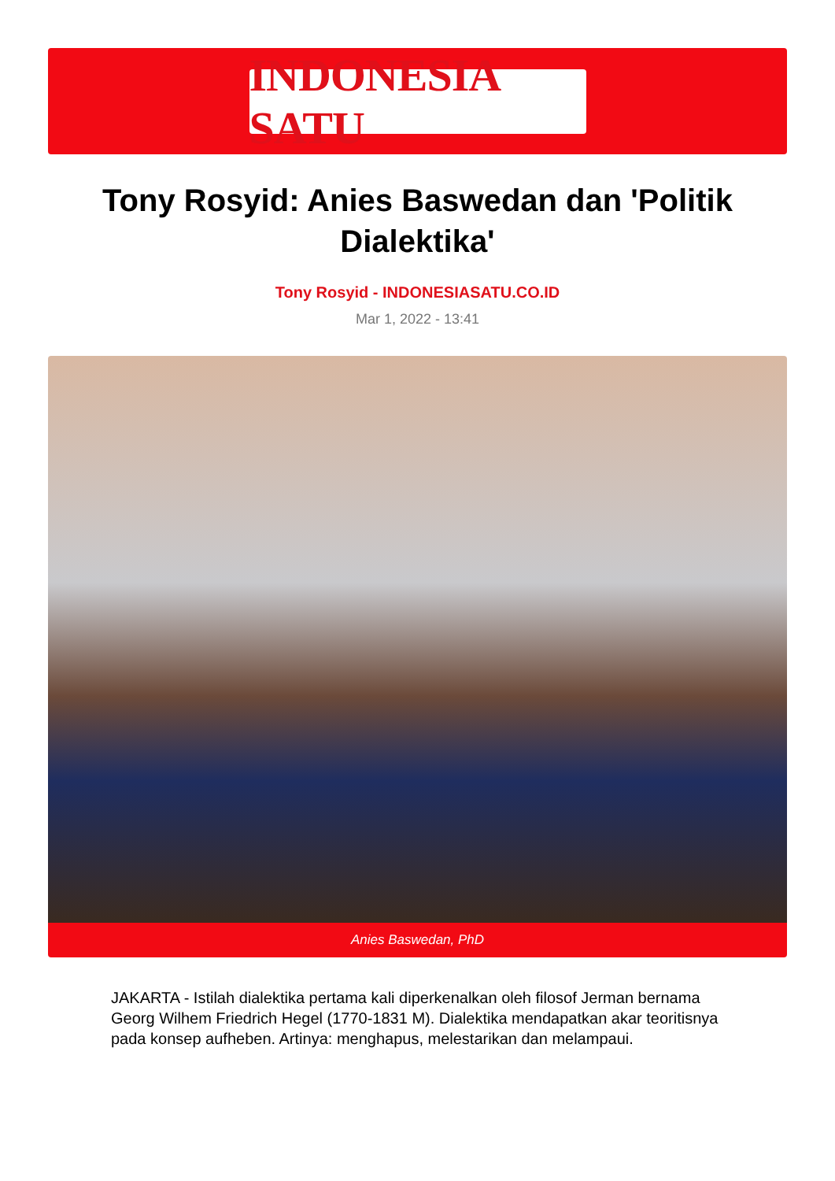INDONESIA SATU
Tony Rosyid: Anies Baswedan dan 'Politik Dialektika'
Tony Rosyid - INDONESIASATU.CO.ID
Mar 1, 2022 - 13:41
Anies Baswedan, PhD
JAKARTA - Istilah dialektika pertama kali diperkenalkan oleh filosof Jerman bernama Georg Wilhem Friedrich Hegel (1770-1831 M). Dialektika mendapatkan akar teoritisnya pada konsep aufheben. Artinya: menghapus, melestarikan dan melampaui.